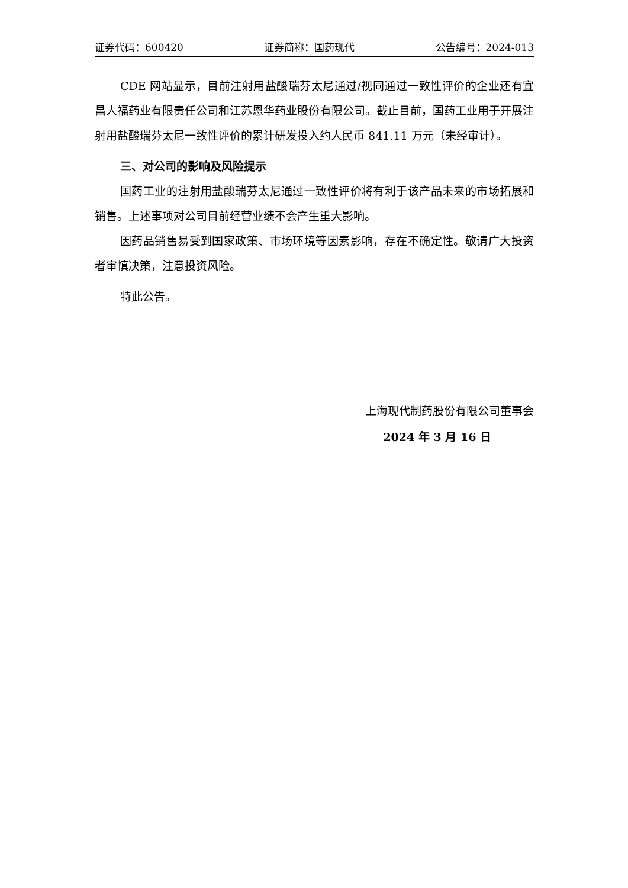证券代码：600420 证券简称：国药现代 公告编号：2024-013
CDE 网站显示，目前注射用盐酸瑞芬太尼通过/视同通过一致性评价的企业还有宜昌人福药业有限责任公司和江苏恩华药业股份有限公司。截止目前，国药工业用于开展注射用盐酸瑞芬太尼一致性评价的累计研发投入约人民币 841.11 万元（未经审计）。
三、对公司的影响及风险提示
国药工业的注射用盐酸瑞芬太尼通过一致性评价将有利于该产品未来的市场拓展和销售。上述事项对公司目前经营业绩不会产生重大影响。
因药品销售易受到国家政策、市场环境等因素影响，存在不确定性。敬请广大投资者审慎决策，注意投资风险。
特此公告。
上海现代制药股份有限公司董事会
2024 年 3 月 16 日